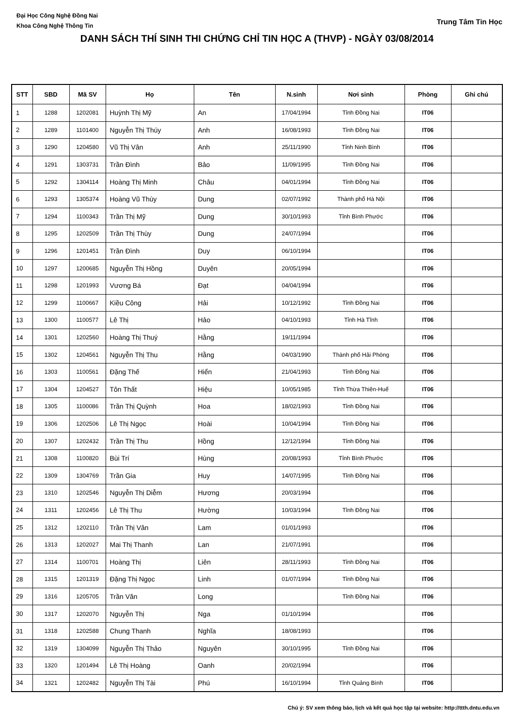Đại Học Công Nghệ Đồng Nai
Khoa Công Nghệ Thông Tin
Trung Tâm Tin Học
DANH SÁCH THÍ SINH THI CHỨNG CHỈ TIN HỌC A (THVP) - NGÀY 03/08/2014
| STT | SBD | Mã SV | Họ | Tên | N.sinh | Nơi sinh | Phòng | Ghi chú |
| --- | --- | --- | --- | --- | --- | --- | --- | --- |
| 1 | 1288 | 1202081 | Huỳnh Thị Mỹ | An | 17/04/1994 | Tỉnh Đồng Nai | IT06 | |
| 2 | 1289 | 1101400 | Nguyễn Thị Thúy | Anh | 16/08/1993 | Tỉnh Đồng Nai | IT06 | |
| 3 | 1290 | 1204580 | Vũ Thị Vân | Anh | 25/11/1990 | Tỉnh Ninh Bình | IT06 | |
| 4 | 1291 | 1303731 | Trần Đình | Bảo | 11/09/1995 | Tỉnh Đồng Nai | IT06 | |
| 5 | 1292 | 1304114 | Hoàng Thị Minh | Châu | 04/01/1994 | Tỉnh Đồng Nai | IT06 | |
| 6 | 1293 | 1305374 | Hoàng Vũ Thùy | Dung | 02/07/1992 | Thành phố Hà Nội | IT06 | |
| 7 | 1294 | 1100343 | Trần Thị Mỹ | Dung | 30/10/1993 | Tỉnh Bình Phước | IT06 | |
| 8 | 1295 | 1202509 | Trần Thị Thùy | Dung | 24/07/1994 | | IT06 | |
| 9 | 1296 | 1201451 | Trần Đình | Duy | 06/10/1994 | | IT06 | |
| 10 | 1297 | 1200685 | Nguyễn Thị Hồng | Duyên | 20/05/1994 | | IT06 | |
| 11 | 1298 | 1201993 | Vương Bá | Đạt | 04/04/1994 | | IT06 | |
| 12 | 1299 | 1100667 | Kiều Công | Hải | 10/12/1992 | Tỉnh Đồng Nai | IT06 | |
| 13 | 1300 | 1100577 | Lê Thị | Hảo | 04/10/1993 | Tỉnh Hà Tĩnh | IT06 | |
| 14 | 1301 | 1202560 | Hoàng Thị Thuý | Hằng | 19/11/1994 | | IT06 | |
| 15 | 1302 | 1204561 | Nguyễn Thị Thu | Hằng | 04/03/1990 | Thành phố Hải Phòng | IT06 | |
| 16 | 1303 | 1100561 | Đặng Thế | Hiển | 21/04/1993 | Tỉnh Đồng Nai | IT06 | |
| 17 | 1304 | 1204527 | Tôn Thất | Hiệu | 10/05/1985 | Tỉnh Thừa Thiên-Huế | IT06 | |
| 18 | 1305 | 1100086 | Trần Thị Quỳnh | Hoa | 18/02/1993 | Tỉnh Đồng Nai | IT06 | |
| 19 | 1306 | 1202506 | Lê Thị Ngọc | Hoài | 10/04/1994 | Tỉnh Đồng Nai | IT06 | |
| 20 | 1307 | 1202432 | Trần Thị Thu | Hồng | 12/12/1994 | Tỉnh Đồng Nai | IT06 | |
| 21 | 1308 | 1100820 | Bùi Trí | Hùng | 20/08/1993 | Tỉnh Bình Phước | IT06 | |
| 22 | 1309 | 1304769 | Trần Gia | Huy | 14/07/1995 | Tỉnh Đồng Nai | IT06 | |
| 23 | 1310 | 1202546 | Nguyễn Thị Diễm | Hương | 20/03/1994 | | IT06 | |
| 24 | 1311 | 1202456 | Lê Thị Thu | Hường | 10/03/1994 | Tỉnh Đồng Nai | IT06 | |
| 25 | 1312 | 1202110 | Trần Thị Vân | Lam | 01/01/1993 | | IT06 | |
| 26 | 1313 | 1202027 | Mai Thị Thanh | Lan | 21/07/1991 | | IT06 | |
| 27 | 1314 | 1100701 | Hoàng Thị | Liên | 28/11/1993 | Tỉnh Đồng Nai | IT06 | |
| 28 | 1315 | 1201319 | Đặng Thị Ngọc | Linh | 01/07/1994 | Tỉnh Đồng Nai | IT06 | |
| 29 | 1316 | 1205705 | Trần Văn | Long | | Tỉnh Đồng Nai | IT06 | |
| 30 | 1317 | 1202070 | Nguyễn Thị | Nga | 01/10/1994 | | IT06 | |
| 31 | 1318 | 1202588 | Chung Thanh | Nghĩa | 18/08/1993 | | IT06 | |
| 32 | 1319 | 1304099 | Nguyễn Thị Thảo | Nguyên | 30/10/1995 | Tỉnh Đồng Nai | IT06 | |
| 33 | 1320 | 1201494 | Lê Thị Hoàng | Oanh | 20/02/1994 | | IT06 | |
| 34 | 1321 | 1202482 | Nguyễn Thị Tài | Phú | 16/10/1994 | Tỉnh Quảng Bình | IT06 | |
Chú ý: SV xem thông báo, lịch và kết quả học tập tại website: http://ttth.dntu.edu.vn